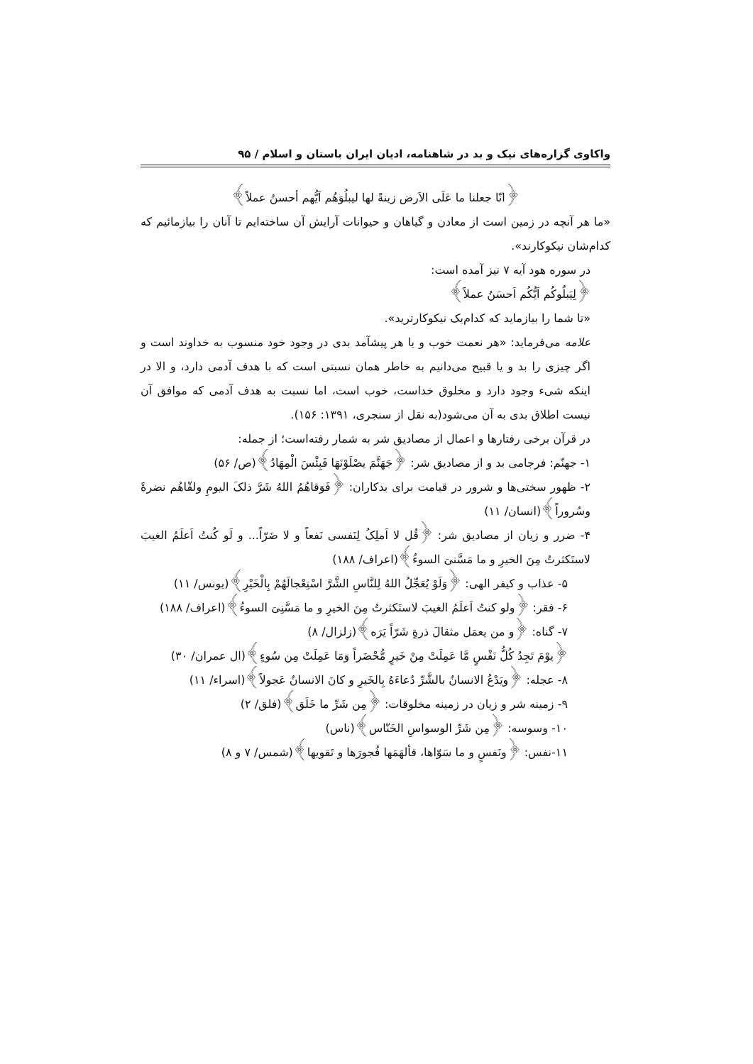واکاوی گزاره‌های نیک و بد در شاهنامه، ادیان ایران باستان و اسلام / ۹۵
﴿انّا جعلنا ما عَلَی الاَرض زینةً لها لیبلُوَهُم اَیُّهم أحسنُ عملاً﴾
«ما هر آنچه در زمین است از معادن و گیاهان و حیوانات آرایش آن ساخته‌ایم تا آنان را بیازمائیم که کدام‌شان نیکوکارند».
در سوره هود آیه ۷ نیز آمده است:
﴿لِیَبلُوکُم اَیُّکُم اَحسَنُ عملاً﴾
«تا شما را بیازماید که کدام‌یک نیکوکارترید».
علامه می‌فرماید: «هر نعمت خوب و یا هر پیشآمد بدی در وجود خود منسوب به خداوند است و اگر چیزی را بد و یا قبیح می‌دانیم به خاطر همان نسبتی است که با هدف آدمی دارد، و الا در اینکه شیء وجود دارد و مخلوق خداست، خوب است، اما نسبت به هدف آدمی که موافق آن نیست اطلاق بدی به آن می‌شود(به نقل از سنجری، ۱۳۹۱: ۱۵۶).
در قرآن برخی رفتارها و اعمال از مصادیق شر به شمار رفته‌است؛ از جمله:
۱- جهنّم: فرجامی بد و از مصادیق شر: ﴿جَهَنَّمَ یصْلَوْنَهَا فَبِئْسَ الْمِهَادُ﴾(ص/ ۵۶)
۲- ظهور سختی‌ها و شرور در قیامت برای بدکاران: ﴿فَوَقاهُمُ اللهُ شَرَّ ذلکَ الیومِ ولقّاهُم نضرةً وسُروراً﴾(انسان/ ۱۱)
۴- ضرر و زیان از مصادیق شر: ﴿قُل لا اَملِکُ لِنَفسی نَفعاً و لا ضَرّاً... و لَو کُنتُ اَعلَمُ الغیبَ لاستَکثرتُ مِنَ الخیرِ و ما مَسَّنیَ السوءُ﴾(اعراف/ ۱۸۸)
۵- عذاب و کیفر الهی: ﴿وَلَوْ یُعَجِّلُ اللهُ لِلنَّاسِ الشَّرَّ اسْتِعْجالَهُمْ بِالْخَیْرِ﴾(یونس/ ۱۱)
۶- فقر: ﴿ولو کنتُ اَعلَمُ الغیبَ لاستَکثرتُ مِنَ الخیرِ و ما مَسَّنِیَ السوءُ﴾(اعراف/ ۱۸۸)
۷- گناه: ﴿و من یعمَل مثقالَ ذرةٍ شَرّاً یَرَه﴾(زلزال/ ۸)
﴿یوْمَ تَجِدُ کُلُّ نَفْسٍ مَّا عَمِلَتْ مِنْ خَیرٍ مُّحْضَراً وَمَا عَمِلَتْ مِن سُوءٍ﴾(ال عمران/ ۳۰)
۸- عجله: ﴿ویَدْعُ الانسانُ بالشَّرِّ دُعاءَهُ بِالخَیرِ و کانَ الانسانُ عَجولاً﴾(اسراء/ ۱۱)
۹- زمینه شر و زیان در زمینه مخلوقات: ﴿مِن شَرِّ ما خَلَق﴾(فلق/ ۲)
۱۰- وسوسه: ﴿مِن شَرِّ الوسواسِ الخَنّاس﴾(ناس)
۱۱-نفس: ﴿ونَفسٍ و ما سَوّاها، فألهَمَها فُجورَها و تَقویها﴾(شمس/ ۷ و ۸)